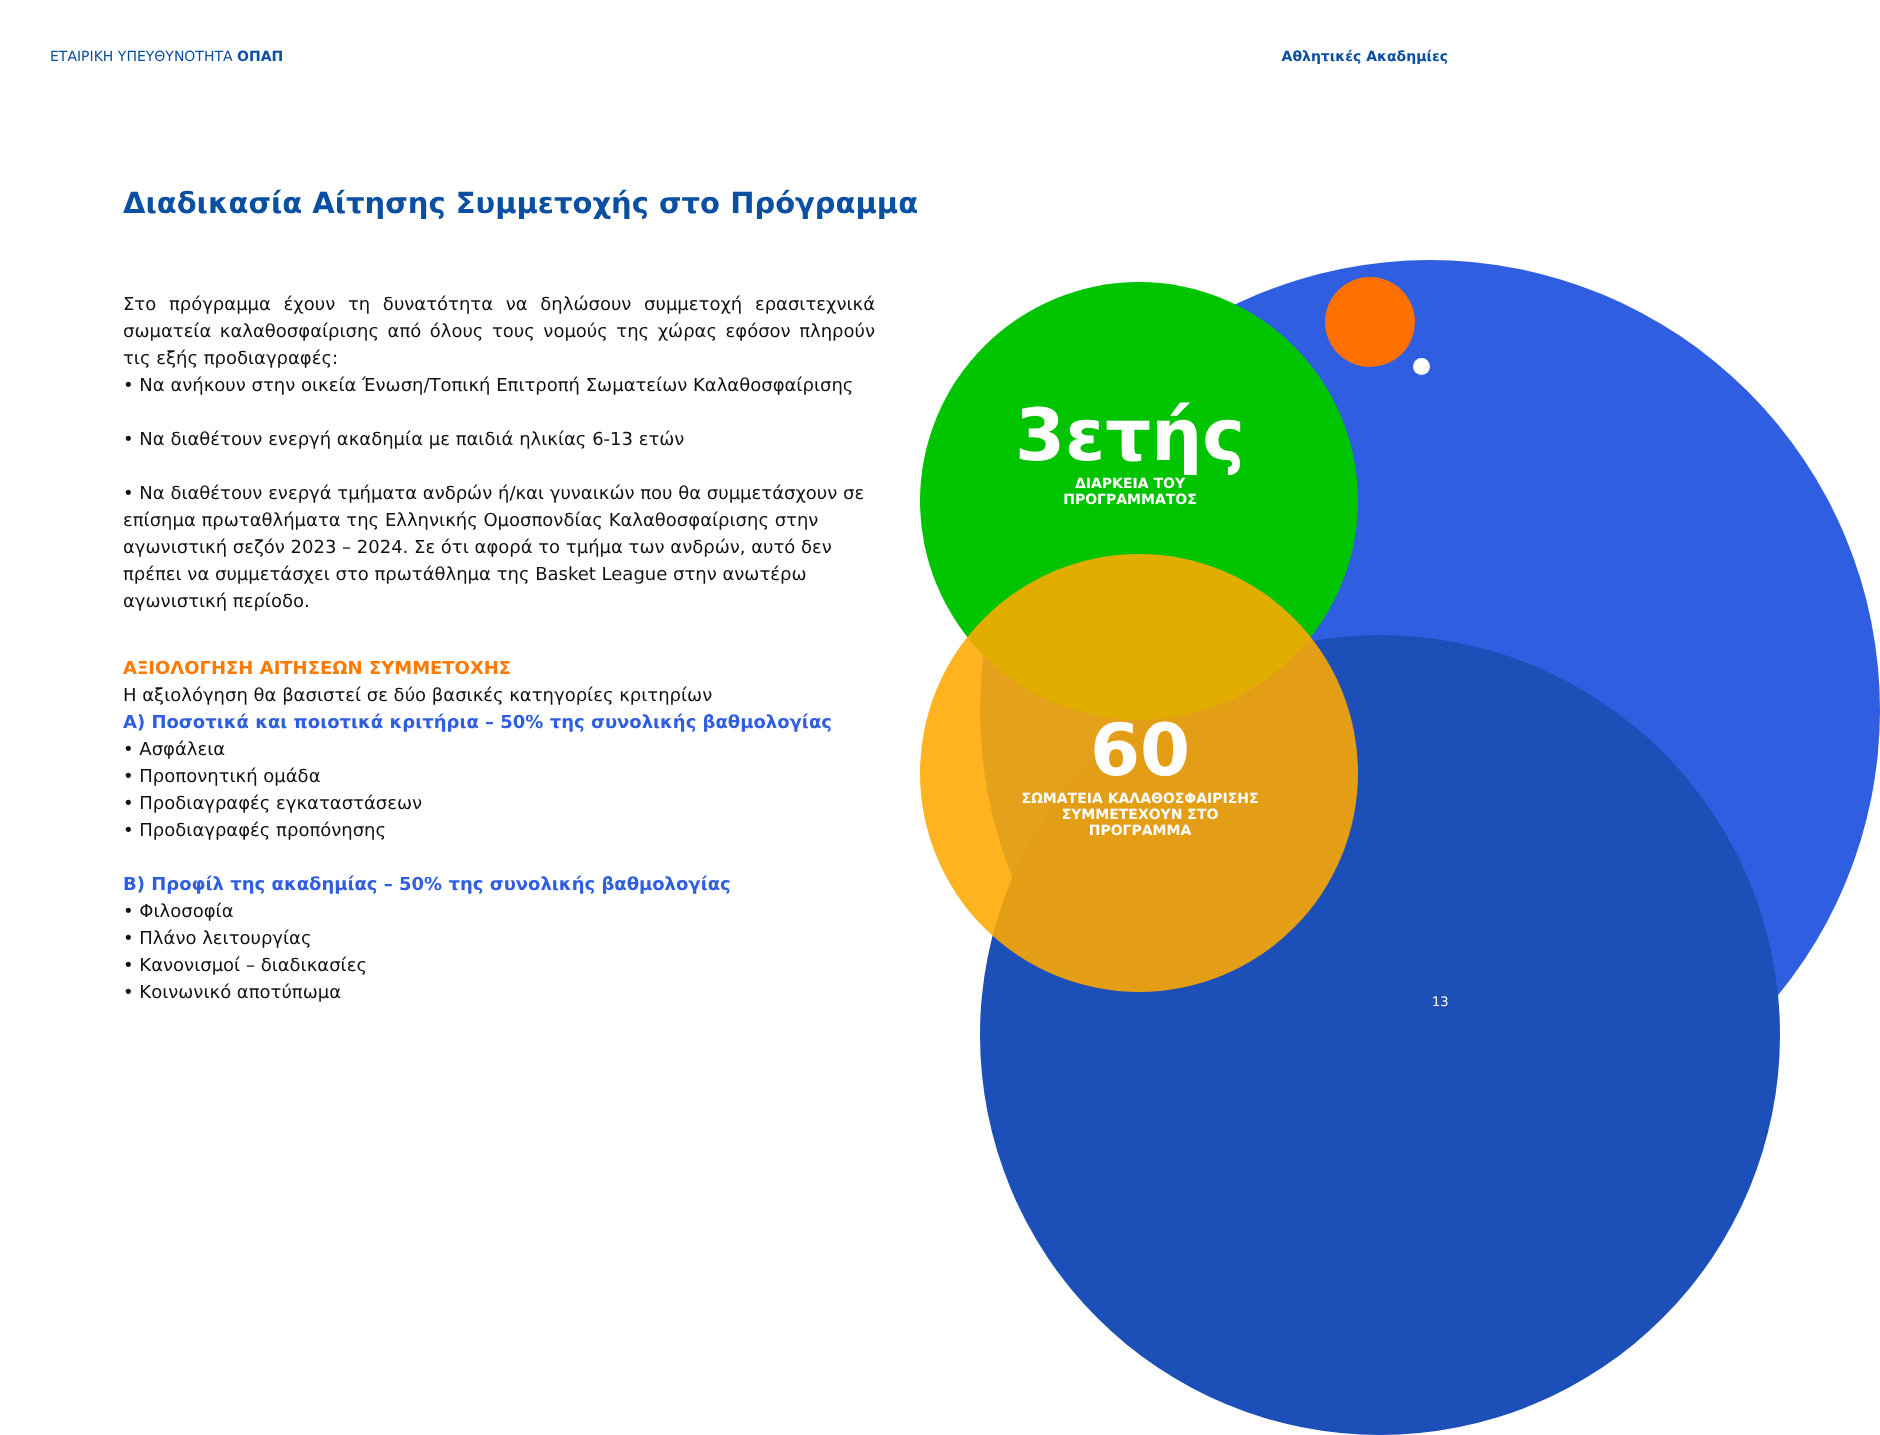ΕΤΑΙΡΙΚΗ ΥΠΕΥΘΥΝΟΤΗΤΑ ΟΠΑΠ Αθλητικές Ακαδημίες
Διαδικασία Αίτησης Συμμετοχής στο Πρόγραμμα
Στο πρόγραμμα έχουν τη δυνατότητα να δηλώσουν συμμετοχή ερασιτεχνικά σωματεία καλαθοσφαίρισης από όλους τους νομούς της χώρας εφόσον πληρούν τις εξής προδιαγραφές:
• Να ανήκουν στην οικεία Ένωση/Τοπική Επιτροπή Σωματείων Καλαθοσφαίρισης
• Να διαθέτουν ενεργή ακαδημία με παιδιά ηλικίας 6-13 ετών
• Να διαθέτουν ενεργά τμήματα ανδρών ή/και γυναικών που θα συμμετάσχουν σε επίσημα πρωταθλήματα της Ελληνικής Ομοσπονδίας Καλαθοσφαίρισης στην αγωνιστική σεζόν 2023 – 2024. Σε ότι αφορά το τμήμα των ανδρών, αυτό δεν πρέπει να συμμετάσχει στο πρωτάθλημα της Basket League στην ανωτέρω αγωνιστική περίοδο.
ΑΞΙΟΛΟΓΗΣΗ ΑΙΤΗΣΕΩΝ ΣΥΜΜΕΤΟΧΗΣ
Η αξιολόγηση θα βασιστεί σε δύο βασικές κατηγορίες κριτηρίων
A) Ποσοτικά και ποιοτικά κριτήρια – 50% της συνολικής βαθμολογίας
• Ασφάλεια
• Προπονητική ομάδα
• Προδιαγραφές εγκαταστάσεων
• Προδιαγραφές προπόνησης
B) Προφίλ της ακαδημίας – 50% της συνολικής βαθμολογίας
• Φιλοσοφία
• Πλάνο λειτουργίας
• Κανονισμοί – διαδικασίες
• Κοινωνικό αποτύπωμα
3ετής
ΔΙΑΡΚΕΙΑ ΤΟΥ
ΠΡΟΓΡΑΜΜΑΤΟΣ
60
ΣΩΜΑΤΕΙΑ ΚΑΛΑΘΟΣΦΑΙΡΙΣΗΣ
ΣΥΜΜΕΤΕΧΟΥΝ ΣΤΟ
ΠΡΟΓΡΑΜΜΑ
13